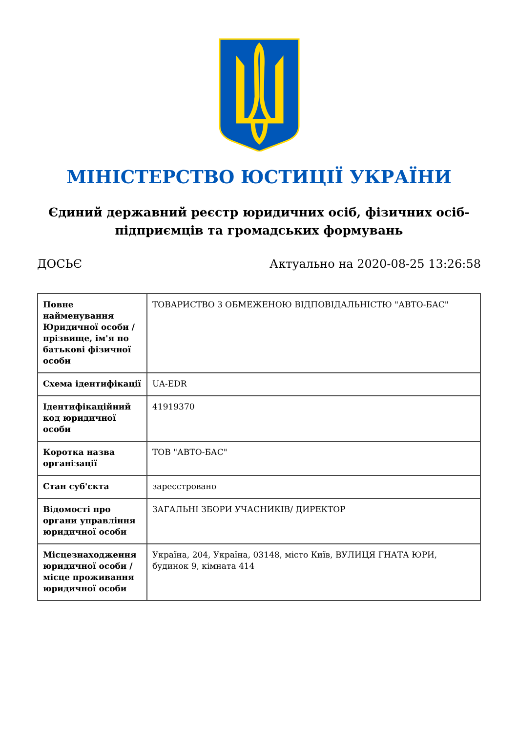МІНІСТЕРСТВО ЮСТИЦІЇ УКРАЇНИ
Єдиний державний реєстр юридичних осіб, фізичних осіб-підприємців та громадських формувань
ДОСЬЄ Актуально на 2020-08-25 13:26:58
| Повне найменування Юридичної особи / прізвище, ім'я по батькові фізичної особи | ТОВАРИСТВО З ОБМЕЖЕНОЮ ВІДПОВІДАЛЬНІСТЮ "АВТО-БАС" |
| Схема ідентифікації | UA-EDR |
| Ідентифікаційний код юридичної особи | 41919370 |
| Коротка назва організації | ТОВ "АВТО-БАС" |
| Стан суб'єкта | зареєстровано |
| Відомості про органи управління юридичної особи | ЗАГАЛЬНІ ЗБОРИ УЧАСНИКІВ/ ДИРЕКТОР |
| Місцезнаходження юридичної особи / місце проживання юридичної особи | Україна, 204, Україна, 03148, місто Київ, ВУЛИЦЯ ГНАТА ЮРИ, будинок 9, кімната 414 |